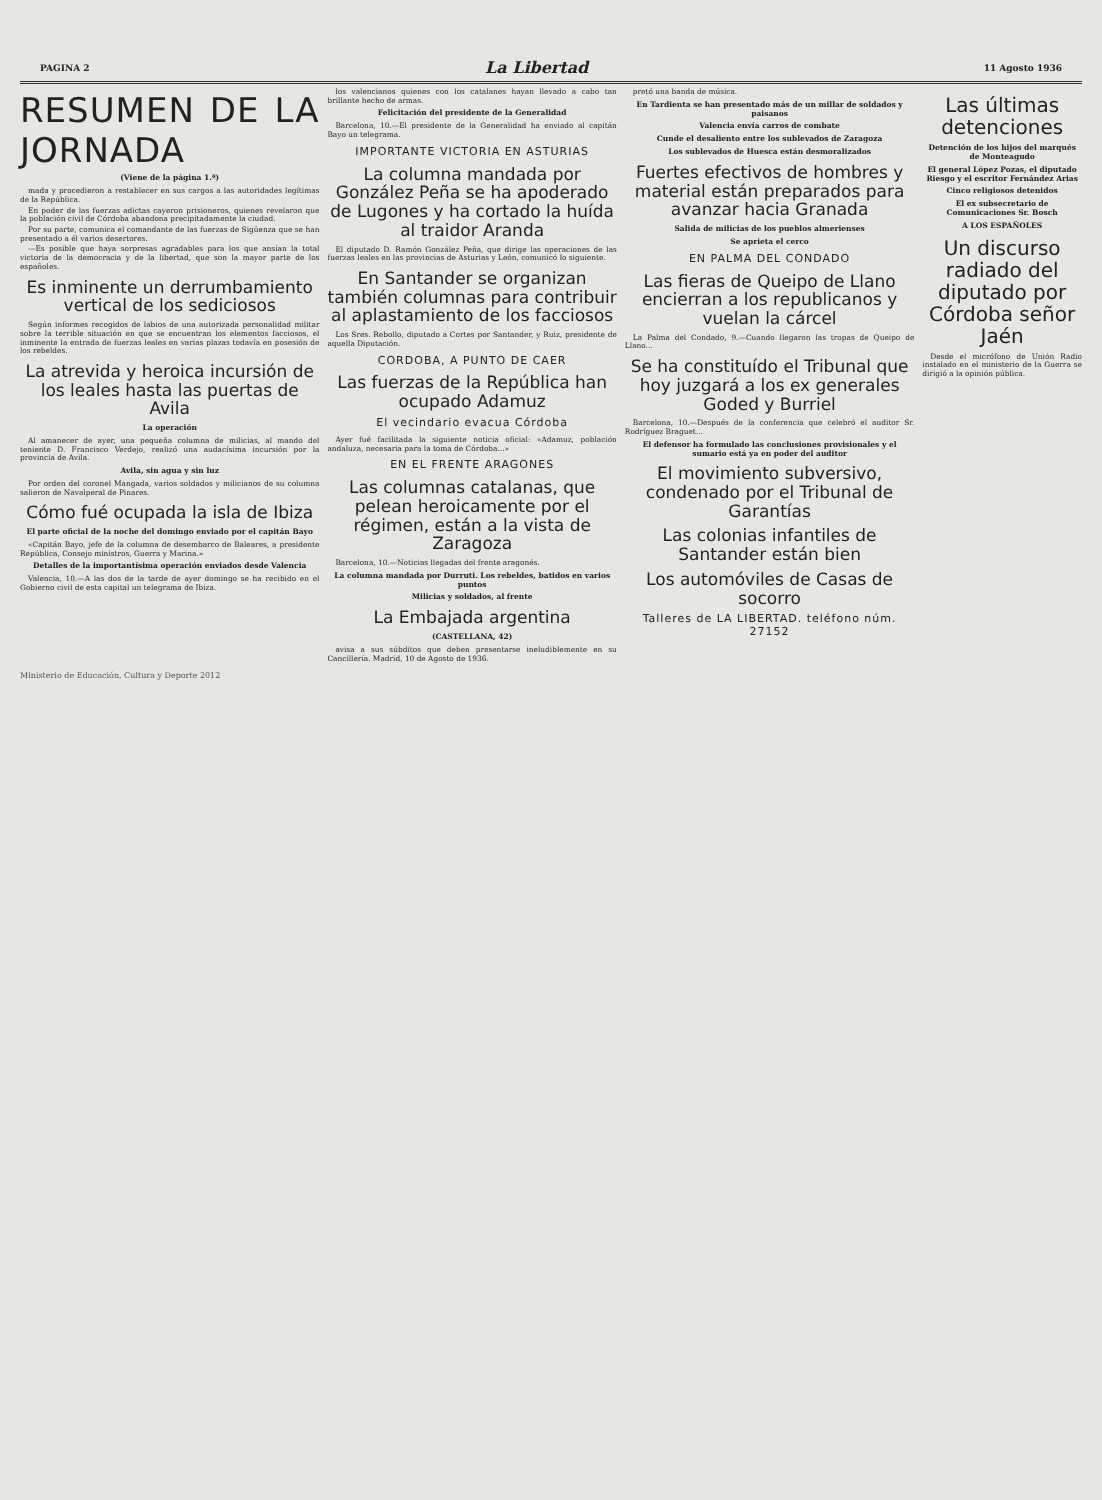PAGINA 2 La Libertad 11 Agosto 1936
RESUMEN DE LA JORNADA
(Viene de la página 1.ª)
mada y procedieron a restablecer en sus cargos a las autoridades legítimas de la República.
En poder de las fuerzas adictas cayeron prisioneros, quienes revelaron que la población civil de Córdoba abandona precipitadamente la ciudad.
Por su parte, comunica el comandante de las fuerzas de Sigüenza que se han presentado a él varios desertores.
—Es posible que haya sorpresas agradables para los que ansían la total victoria de la democracia y de la libertad, que son la mayor parte de los españoles.
Es inminente un derrumbamiento vertical de los sediciosos
Según informes recogidos de labios de una autorizada personalidad militar sobre la terrible situación en que se encuentran los elementos facciosos, el inminente la entrada de fuerzas leales en varias plazas todavía en posesión de los rebeldes.
La atrevida y heroica incursión de los leales hasta las puertas de Avila
La operación
Al amanecer de ayer, una pequeña columna de milicias, al mando del teniente D. Francisco Verdejo, realizó una audacísima incursión por la provincia de Avila.
Avila, sin agua y sin luz
Por orden del coronel Mangada, varios soldados y milicianos de su columna salieron de Navalperal de Pinares.
Cómo fué ocupada la isla de Ibiza
El parte oficial de la noche del domingo enviado por el capitán Bayo
«Capitán Bayo, jefe de la columna de desembarco de Baleares, a presidente República, Consejo ministros, Guerra y Marina.»
Detalles de la importantísima operación enviados desde Valencia
Valencia, 10.—A las dos de la tarde de ayer domingo se ha recibido en el Gobierno civil de esta capital un telegrama de Ibiza.
los valencianos quienes con los catalanes hayan llevado a cabo tan brillante hecho de armas.
Felicitación del presidente de la Generalidad
Barcelona, 10.—El presidente de la Generalidad ha enviado al capitán Bayo un telegrama.
IMPORTANTE VICTORIA EN ASTURIAS
La columna mandada por González Peña se ha apoderado de Lugones y ha cortado la huída al traidor Aranda
El diputado D. Ramón González Peña, que dirige las operaciones de las fuerzas leales en las provincias de Asturias y León, comunicó lo siguiente.
En Santander se organizan también columnas para contribuir al aplastamiento de los facciosos
Los Sres. Rebollo, diputado a Cortes por Santander, y Ruiz, presidente de aquella Diputación.
CORDOBA, A PUNTO DE CAER
Las fuerzas de la República han ocupado Adamuz
El vecindario evacua Córdoba
Ayer fué facilitada la siguiente noticia oficial: «Adamuz, población andaluza, necesaria para la toma de Córdoba...»
EN EL FRENTE ARAGONES
Las columnas catalanas, que pelean heroicamente por el régimen, están a la vista de Zaragoza
Barcelona, 10.—Noticias llegadas del frente aragonés.
La columna mandada por Durruti. Los rebeldes, batidos en varios puntos
Milicias y soldados, al frente
La Embajada argentina
(CASTELLANA, 42)
avisa a sus súbditos que deben presentarse ineludiblemente en su Cancillería. Madrid, 10 de Agosto de 1936.
pretó una banda de música.
En Tardienta se han presentado más de un millar de soldados y paisanos
Valencia envía carros de combate
Cunde el desaliento entre los sublevados de Zaragoza
Los sublevados de Huesca están desmoralizados
Fuertes efectivos de hombres y material están preparados para avanzar hacia Granada
Salida de milicias de los pueblos almerienses
Se aprieta el cerco
EN PALMA DEL CONDADO
Las fieras de Queipo de Llano encierran a los republicanos y vuelan la cárcel
La Palma del Condado, 9.—Cuando llegaron las tropas de Queipo de Llano...
Se ha constituído el Tribunal que hoy juzgará a los ex generales Goded y Burriel
Barcelona, 10.—Después de la conferencia que celebró el auditor Sr. Rodríguez Braguet...
El defensor ha formulado las conclusiones provisionales y el sumario está ya en poder del auditor
El movimiento subversivo, condenado por el Tribunal de Garantías
Las colonias infantiles de Santander están bien
Los automóviles de Casas de socorro
Talleres de LA LIBERTAD. teléfono núm. 27152
Las últimas detenciones
Detención de los hijos del marqués de Monteagudo
El general López Pozas, el diputado Riesgo y el escritor Fernández Arias
Cinco religiosos detenidos
El ex subsecretario de Comunicaciones Sr. Bosch
A LOS ESPAÑOLES
Un discurso radiado del diputado por Córdoba señor Jaén
Desde el micrófono de Unión Radio instalado en el ministerio de la Guerra se dirigió a la opinión pública.
Ministerio de Educación, Cultura y Deporte 2012